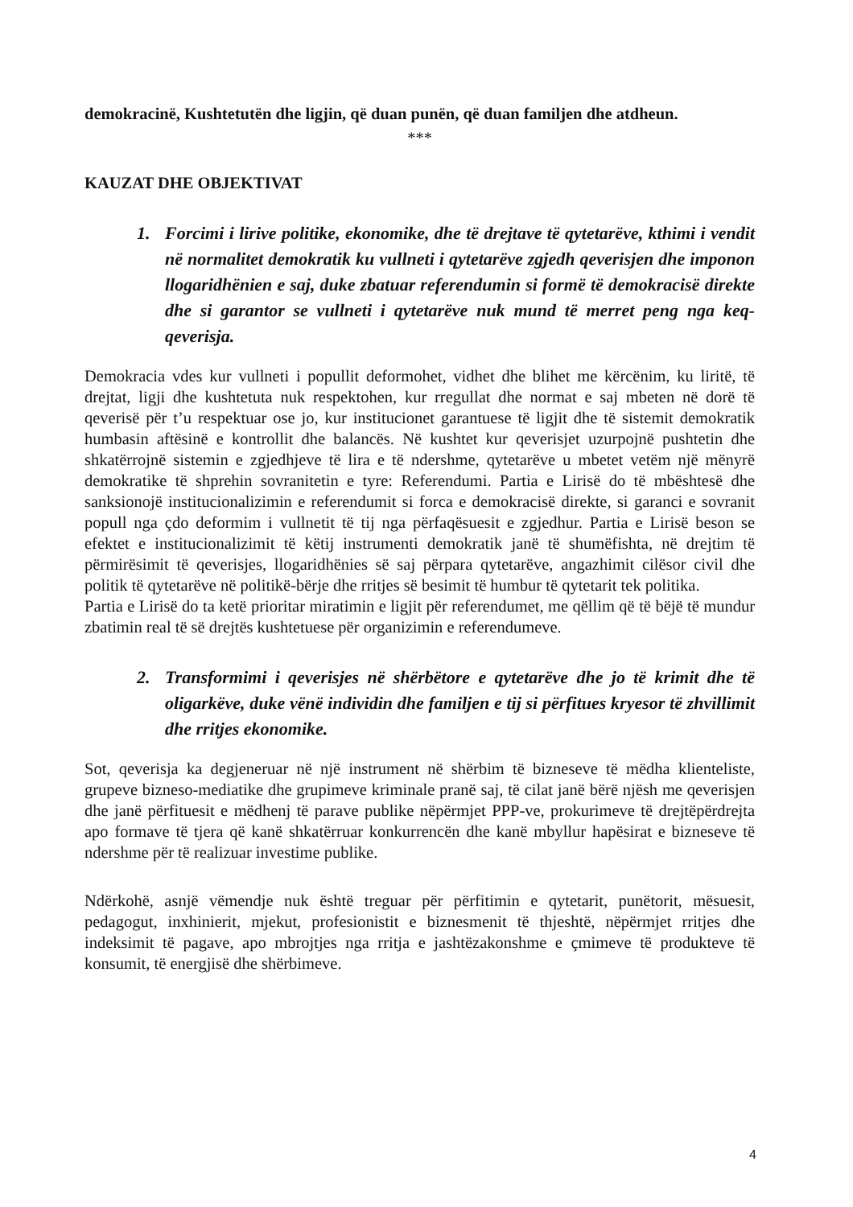demokracinë, Kushtetutën dhe ligjin, që duan punën, që duan familjen dhe atdheun.
***
KAUZAT DHE OBJEKTIVAT
1. Forcimi i lirive politike, ekonomike, dhe të drejtave të qytetarëve, kthimi i vendit në normalitet demokratik ku vullneti i qytetarëve zgjedh qeverisjen dhe imponon llogaridhënien e saj, duke zbatuar referendumin si formë të demokracisë direkte dhe si garantor se vullneti i qytetarëve nuk mund të merret peng nga keq-qeverisja.
Demokracia vdes kur vullneti i popullit deformohet, vidhet dhe blihet me kërcënim, ku liritë, të drejtat, ligji dhe kushtetuta nuk respektohen, kur rregullat dhe normat e saj mbeten në dorë të qeverisë për t’u respektuar ose jo, kur institucionet garantuese të ligjit dhe të sistemit demokratik humbasin aftësinë e kontrollit dhe balancës. Në kushtet kur qeverisjet uzurpojnë pushtetin dhe shkatërrojnë sistemin e zgjedhjeve të lira e të ndershme, qytetarëve u mbetet vetëm një mënyrë demokratike të shprehin sovranitetin e tyre: Referendumi. Partia e Lirisë do të mbështesë dhe sanksionojë institucionalizimin e referendumit si forca e demokracisë direkte, si garanci e sovranit popull nga çdo deformim i vullnetit të tij nga përfaqësuesit e zgjedhur. Partia e Lirisë beson se efektet e institucionalizimit të këtij instrumenti demokratik janë të shumëfishta, në drejtim të përmirësimit të qeverisjes, llogaridhënies së saj përpara qytetarëve, angazhimit cilësor civil dhe politik të qytetarëve në politikë-bërje dhe rritjes së besimit të humbur të qytetarit tek politika.
Partia e Lirisë do ta ketë prioritar miratimin e ligjit për referendumet, me qëllim që të bëjë të mundur zbatimin real të së drejtës kushtetuese për organizimin e referendumeve.
2. Transformimi i qeverisjes në shërbëtore e qytetarëve dhe jo të krimit dhe të oligarkëve, duke vënë individin dhe familjen e tij si përfitues kryesor të zhvillimit dhe rritjes ekonomike.
Sot, qeverisja ka degjeneruar në një instrument në shërbim të bizneseve të mëdha klienteliste, grupeve bizneso-mediatike dhe grupimeve kriminale pranë saj, të cilat janë bërë njësh me qeverisjen dhe janë përfituesit e mëdhenj të parave publike nëpërmjet PPP-ve, prokurimeve të drejtëpërdrejta apo formave të tjera që kanë shkatërruar konkurrencën dhe kanë mbyllur hapësirat e bizneseve të ndershme për të realizuar investime publike.
Ndërkohë, asnjë vëmendje nuk është treguar për përfitimin e qytetarit, punëtorit, mësuesit, pedagogut, inxhinierit, mjekut, profesionistit e biznesmenit të thjeshtë, nëpërmjet rritjes dhe indeksimit të pagave, apo mbrojtjes nga rritja e jashtëzakonshme e çmimeve të produkteve të konsumit, të energjisë dhe shërbimeve.
4